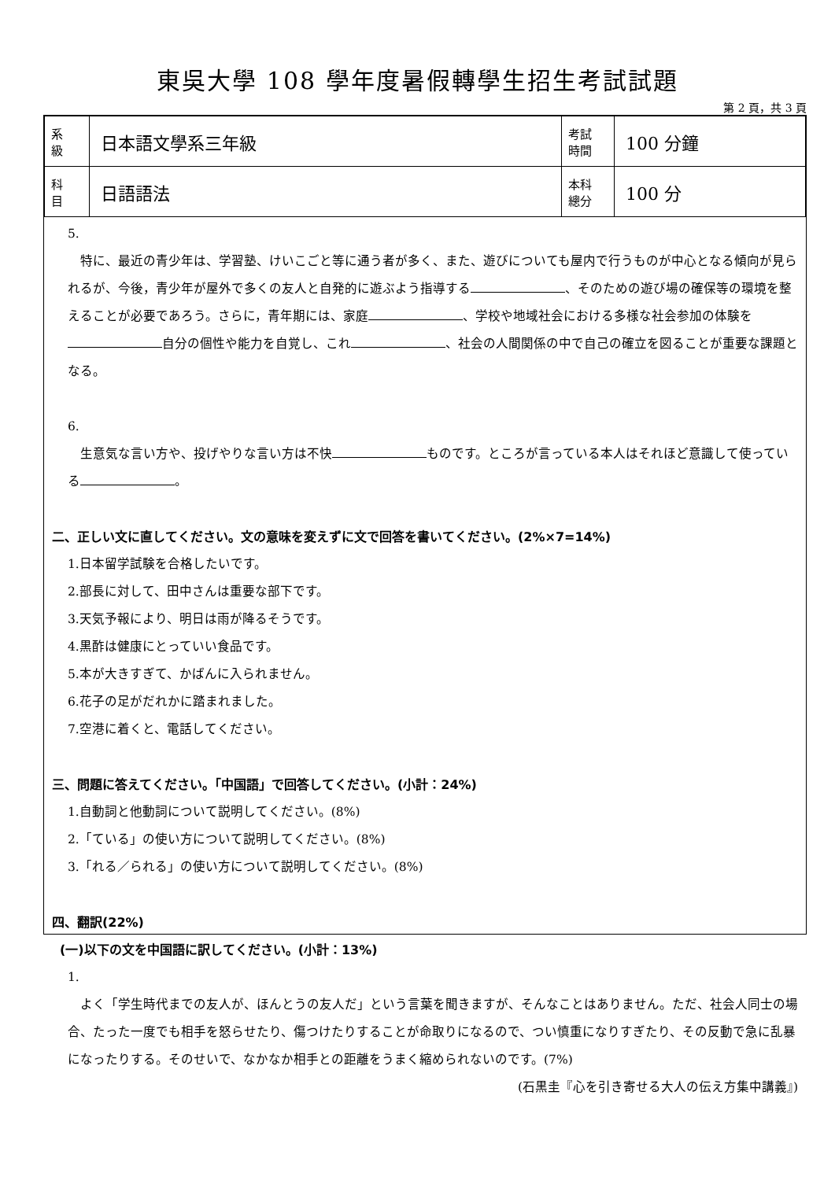東吳大學 108 學年度暑假轉學生招生考試試題
第 2 頁，共 3 頁
| 系 級 | 日本語文學系三年級 | 考試 時間 | 100 分鐘 |
| 科 目 | 日語語法 | 本科 總分 | 100 分 |
5.
特に、最近の青少年は、学習塾、けいこごと等に通う者が多く、また、遊びについても屋内で行うものが中心となる傾向が見られるが、今後，青少年が屋外で多くの友人と自発的に遊ぶよう指導する 、そのための遊び場の確保等の環境を整えることが必要であろう。さらに，青年期には、家庭 、学校や地域社会における多様な社会参加の体験を 自分の個性や能力を自覚し、これ 、社会の人間関係の中で自己の確立を図ることが重要な課題となる。
6.
生意気な言い方や、投げやりな言い方は不快 ものです。ところが言っている本人はそれほど意識して使っている 。
二、正しい文に直してください。文の意味を変えずに文で回答を書いてください。(2%×7=14%)
1.日本留学試験を合格したいです。
2.部長に対して、田中さんは重要な部下です。
3.天気予報により、明日は雨が降るそうです。
4.黒酢は健康にとっていい食品です。
5.本が大きすぎて、かばんに入られません。
6.花子の足がだれかに踏まれました。
7.空港に着くと、電話してください。
三、問題に答えてください。「中国語」で回答してください。(小計：24%)
1.自動詞と他動詞について説明してください。(8%)
2.「ている」の使い方について説明してください。(8%)
3.「れる／られる」の使い方について説明してください。(8%)
四、翻訳(22%)
(一)以下の文を中国語に訳してください。(小計：13%)
1.
よく「学生時代までの友人が、ほんとうの友人だ」という言葉を聞きますが、そんなことはありません。ただ、社会人同士の場合、たった一度でも相手を怒らせたり、傷つけたりすることが命取りになるので、つい慎重になりすぎたり、その反動で急に乱暴になったりする。そのせいで、なかなか相手との距離をうまく縮められないのです。(7%) (石黒圭『心を引き寄せる大人の伝え方集中講義』)